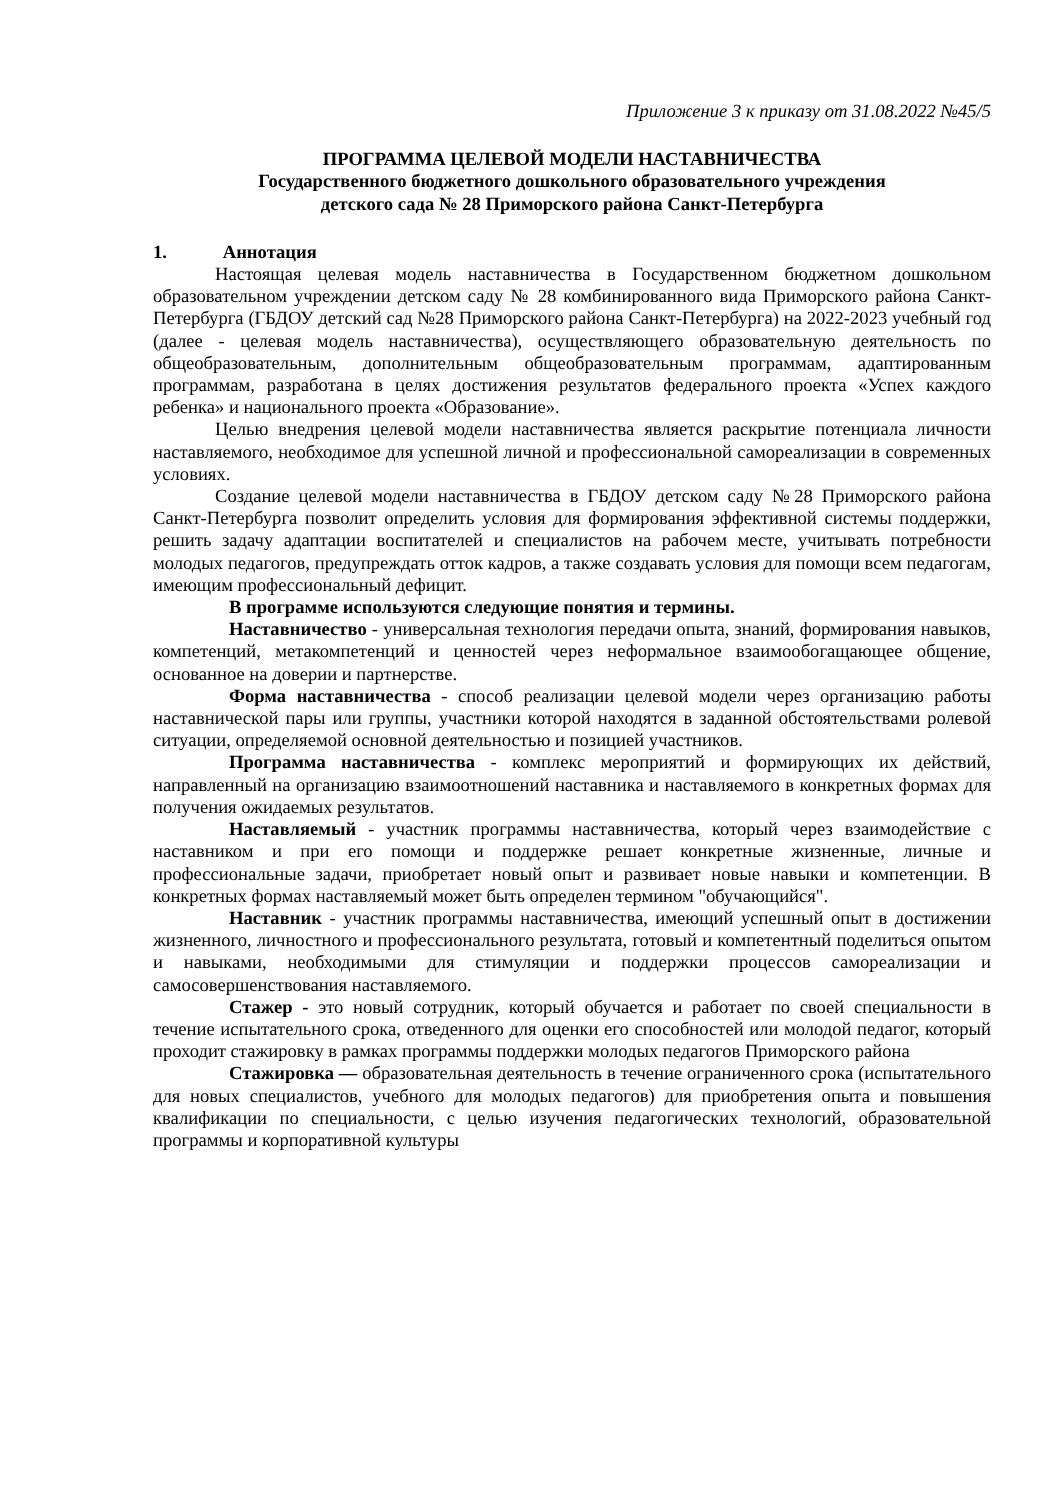Приложение 3 к приказу от 31.08.2022 №45/5
ПРОГРАММА ЦЕЛЕВОЙ МОДЕЛИ НАСТАВНИЧЕСТВА
Государственного бюджетного дошкольного образовательного учреждения
детского сада № 28 Приморского района Санкт-Петербурга
1. Аннотация
Настоящая целевая модель наставничества в Государственном бюджетном дошкольном образовательном учреждении детском саду № 28 комбинированного вида Приморского района Санкт-Петербурга (ГБДОУ детский сад №28 Приморского района Санкт-Петербурга) на 2022-2023 учебный год (далее - целевая модель наставничества), осуществляющего образовательную деятельность по общеобразовательным, дополнительным общеобразовательным программам, адаптированным программам, разработана в целях достижения результатов федерального проекта «Успех каждого ребенка» и национального проекта «Образование».
Целью внедрения целевой модели наставничества является раскрытие потенциала личности наставляемого, необходимое для успешной личной и профессиональной самореализации в современных условиях.
Создание целевой модели наставничества в ГБДОУ детском саду №28 Приморского района Санкт-Петербурга позволит определить условия для формирования эффективной системы поддержки, решить задачу адаптации воспитателей и специалистов на рабочем месте, учитывать потребности молодых педагогов, предупреждать отток кадров, а также создавать условия для помощи всем педагогам, имеющим профессиональный дефицит.
В программе используются следующие понятия и термины.
Наставничество - универсальная технология передачи опыта, знаний, формирования навыков, компетенций, метакомпетенций и ценностей через неформальное взаимообогащающее общение, основанное на доверии и партнерстве.
Форма наставничества - способ реализации целевой модели через организацию работы наставнической пары или группы, участники которой находятся в заданной обстоятельствами ролевой ситуации, определяемой основной деятельностью и позицией участников.
Программа наставничества - комплекс мероприятий и формирующих их действий, направленный на организацию взаимоотношений наставника и наставляемого в конкретных формах для получения ожидаемых результатов.
Наставляемый - участник программы наставничества, который через взаимодействие с наставником и при его помощи и поддержке решает конкретные жизненные, личные и профессиональные задачи, приобретает новый опыт и развивает новые навыки и компетенции. В конкретных формах наставляемый может быть определен термином "обучающийся".
Наставник - участник программы наставничества, имеющий успешный опыт в достижении жизненного, личностного и профессионального результата, готовый и компетентный поделиться опытом и навыками, необходимыми для стимуляции и поддержки процессов самореализации и самосовершенствования наставляемого.
Стажер - это новый сотрудник, который обучается и работает по своей специальности в течение испытательного срока, отведенного для оценки его способностей или молодой педагог, который проходит стажировку в рамках программы поддержки молодых педагогов Приморского района
Стажировка — образовательная деятельность в течение ограниченного срока (испытательного для новых специалистов, учебного для молодых педагогов) для приобретения опыта и повышения квалификации по специальности, с целью изучения педагогических технологий, образовательной программы и корпоративной культуры